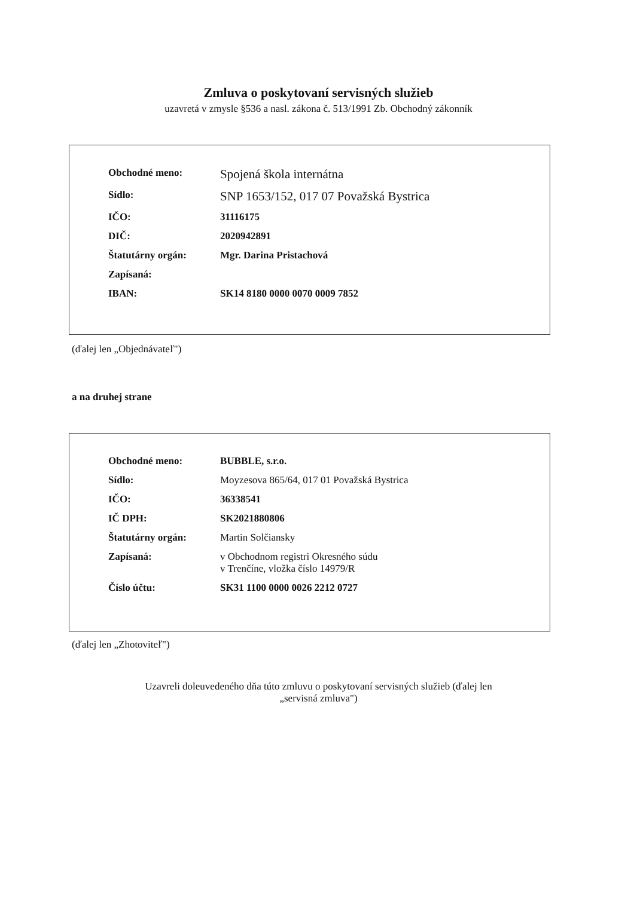Zmluva o poskytovaní servisných služieb
uzavretá v zmysle §536 a nasl. zákona č. 513/1991 Zb. Obchodný zákonník
| Obchodné meno: | Spojená škola internátna |
| Sídlo: | SNP 1653/152, 017 07 Považská Bystrica |
| IČO: | 31116175 |
| DIČ: | 2020942891 |
| Štatutárny orgán: | Mgr. Darina Pristachová |
| Zapísaná: | |
| IBAN: | SK14 8180 0000 0070 0009 7852 |
(ďalej len „Objednávateľ")
a na druhej strane
| Obchodné meno: | BUBBLE, s.r.o. |
| Sídlo: | Moyzesova 865/64, 017 01 Považská Bystrica |
| IČO: | 36338541 |
| IČ DPH: | SK2021880806 |
| Štatutárny orgán: | Martin Solčiansky |
| Zapísaná: | v Obchodnom registri Okresného súdu v Trenčíne, vložka číslo 14979/R |
| Číslo účtu: | SK31 1100 0000 0026 2212 0727 |
(ďalej len „Zhotoviteľ")
Uzavreli doleuvedeného dňa túto zmluvu o poskytovaní servisných služieb (ďalej len
„servisná zmluva")